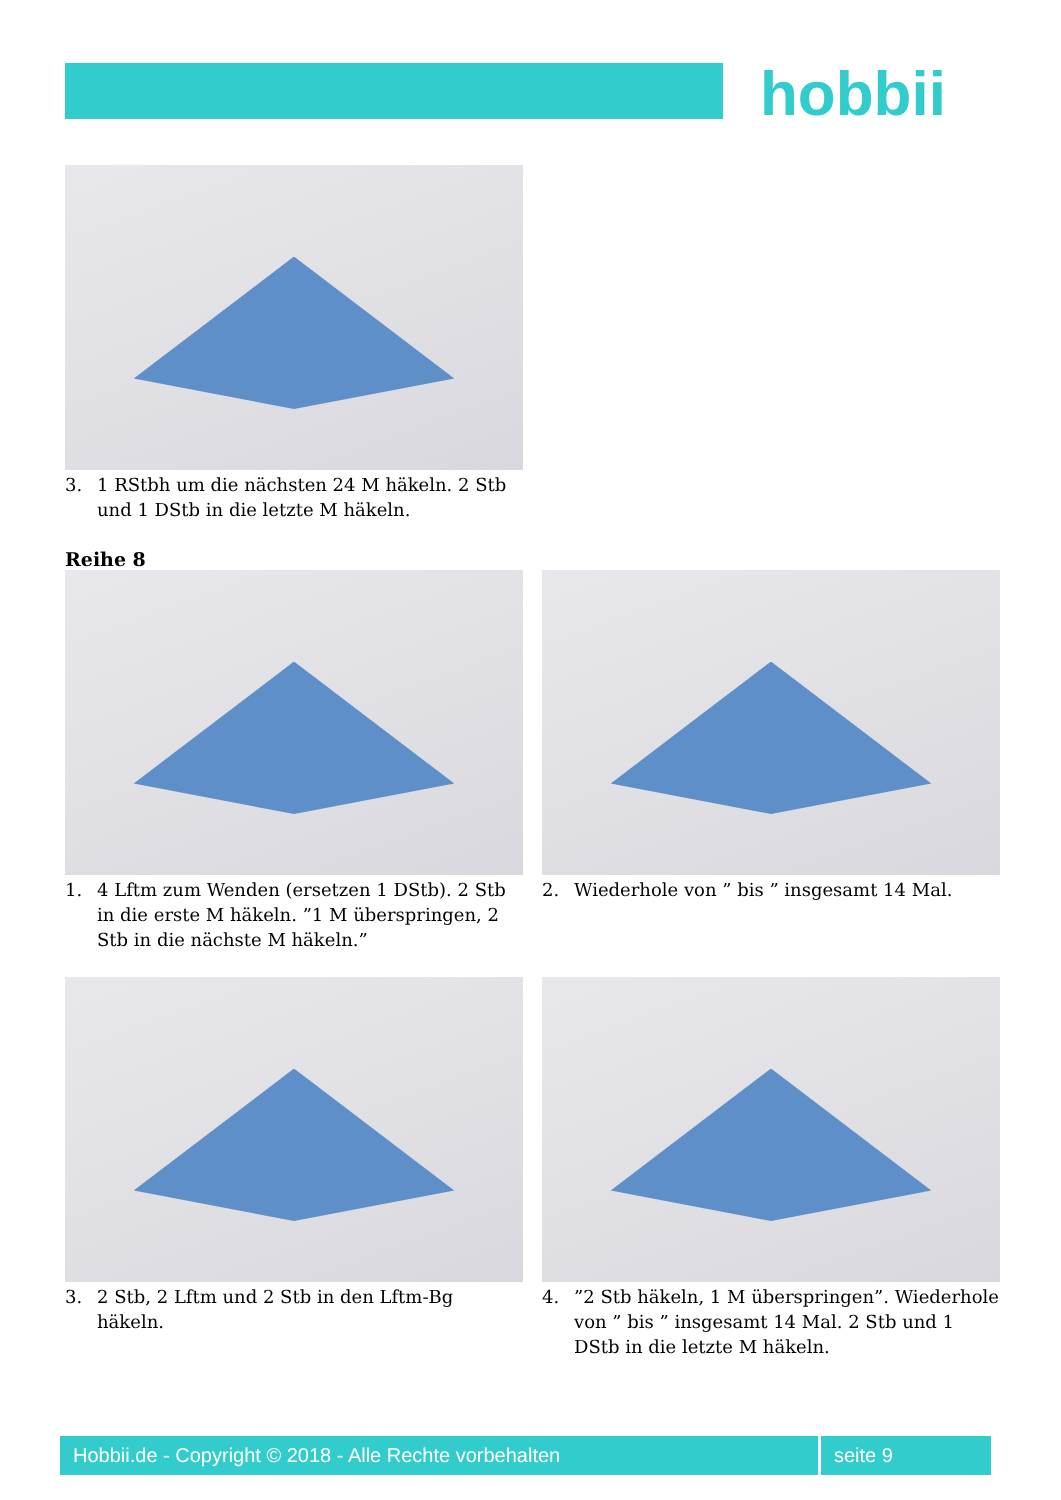hobbii
3. 1 RStbh um die nächsten 24 M häkeln. 2 Stb und 1 DStb in die letzte M häkeln.
Reihe 8
1. 4 Lftm zum Wenden (ersetzen 1 DStb). 2 Stb in die erste M häkeln. ”1 M überspringen, 2 Stb in die nächste M häkeln.”
2. Wiederhole von ” bis ” insgesamt 14 Mal.
3. 2 Stb, 2 Lftm und 2 Stb in den Lftm-Bg häkeln.
4. ”2 Stb häkeln, 1 M überspringen”. Wiederhole von ” bis ” insgesamt 14 Mal. 2 Stb und 1 DStb in die letzte M häkeln.
Hobbii.de - Copyright © 2018 - Alle Rechte vorbehalten seite 9